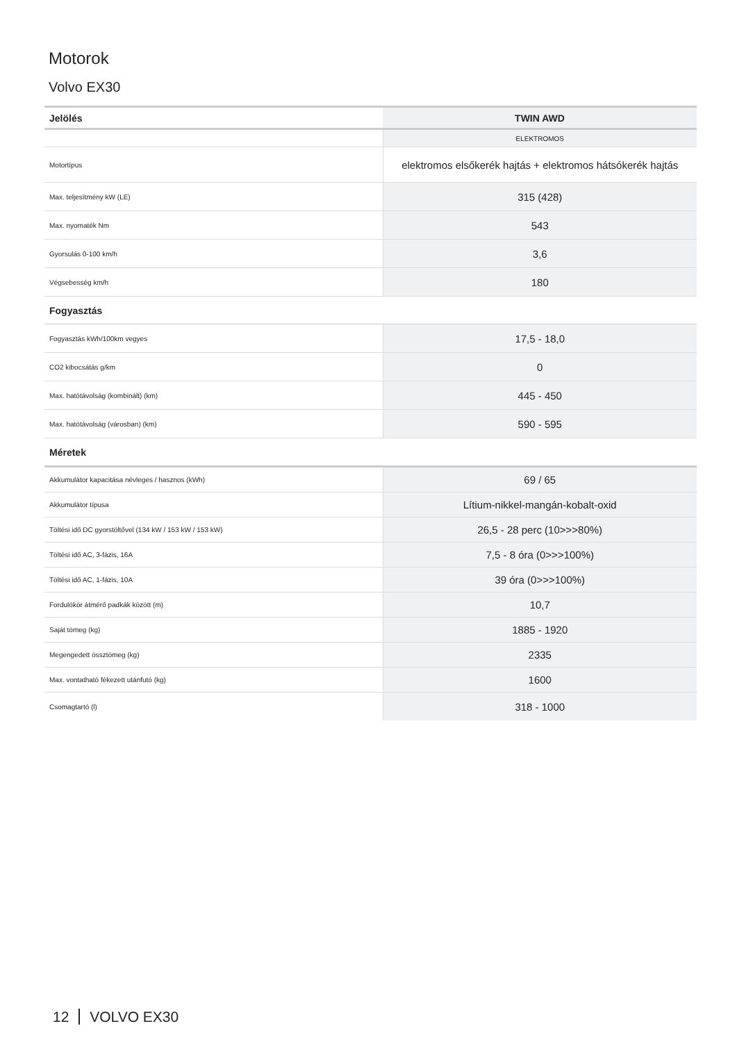Motorok
Volvo EX30
| Jelölés | TWIN AWD |
| --- | --- |
| | ELEKTROMOS |
| Motortípus | elektromos elsőkerék hajtás + elektromos hátsókerék hajtás |
| Max. teljesítmény kW (LE) | 315 (428) |
| Max. nyomaték Nm | 543 |
| Gyorsulás 0-100 km/h | 3,6 |
| Végsebesség km/h | 180 |
| Fogyasztás | |
| Fogyasztás kWh/100km vegyes | 17,5 - 18,0 |
| CO2 kibocsátás g/km | 0 |
| Max. hatótávolság (kombinált) (km) | 445 - 450 |
| Max. hatótávolság (városban) (km) | 590 - 595 |
| Méretek | |
| Akkumulátor kapacitása névleges / hasznos (kWh) | 69 / 65 |
| Akkumulátor típusa | Lítium-nikkel-mangán-kobalt-oxid |
| Töltési idő DC gyorstöltővel (134 kW / 153 kW / 153 kW) | 26,5 - 28 perc (10>>>80%) |
| Töltési idő AC, 3-fázis, 16A | 7,5 - 8 óra (0>>>100%) |
| Töltési idő AC, 1-fázis, 10A | 39 óra (0>>>100%) |
| Fordulókör átmérő padkák között (m) | 10,7 |
| Saját tömeg (kg) | 1885 - 1920 |
| Megengedett össztömeg (kg) | 2335 |
| Max. vontatható fékezett utánfutó (kg) | 1600 |
| Csomagtartó (l) | 318 - 1000 |
12 VOLVO EX30